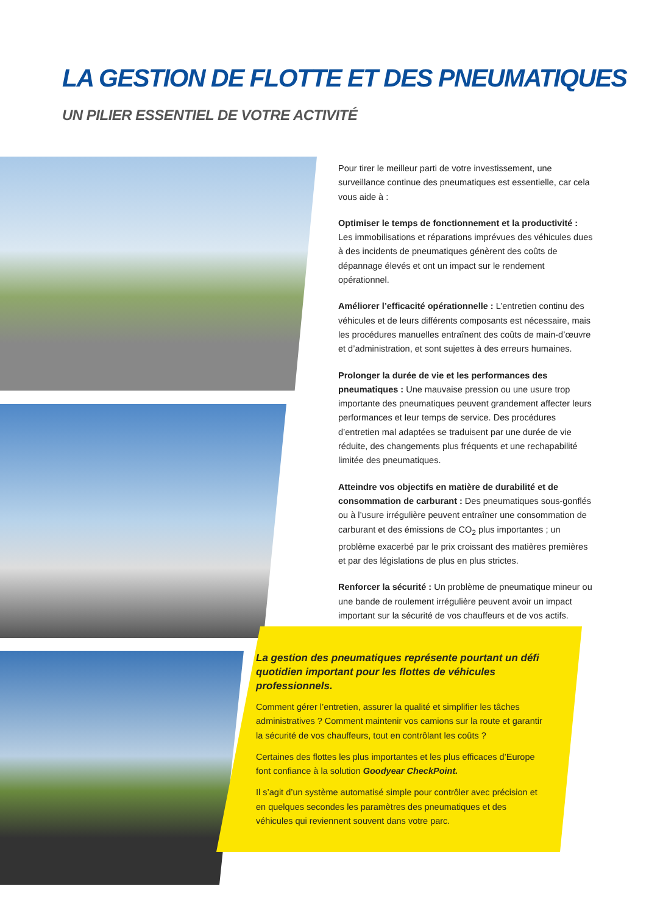LA GESTION DE FLOTTE ET DES PNEUMATIQUES
UN PILIER ESSENTIEL DE VOTRE ACTIVITÉ
Pour tirer le meilleur parti de votre investissement, une surveillance continue des pneumatiques est essentielle, car cela vous aide à :
Optimiser le temps de fonctionnement et la productivité : Les immobilisations et réparations imprévues des véhicules dues à des incidents de pneumatiques génèrent des coûts de dépannage élevés et ont un impact sur le rendement opérationnel.
Améliorer l’efficacité opérationnelle : L’entretien continu des véhicules et de leurs différents composants est nécessaire, mais les procédures manuelles entraînent des coûts de main-d’œuvre et d’administration, et sont sujettes à des erreurs humaines.
Prolonger la durée de vie et les performances des pneumatiques : Une mauvaise pression ou une usure trop importante des pneumatiques peuvent grandement affecter leurs performances et leur temps de service. Des procédures d’entretien mal adaptées se traduisent par une durée de vie réduite, des changements plus fréquents et une rechapabilité limitée des pneumatiques.
Atteindre vos objectifs en matière de durabilité et de consommation de carburant : Des pneumatiques sous-gonflés ou à l’usure irrégulière peuvent entraîner une consommation de carburant et des émissions de CO<sub>2</sub> plus importantes ; un problème exacerbé par le prix croissant des matières premières et par des législations de plus en plus strictes.
Renforcer la sécurité : Un problème de pneumatique mineur ou une bande de roulement irrégulière peuvent avoir un impact important sur la sécurité de vos chauffeurs et de vos actifs.
La gestion des pneumatiques représente pourtant un défi quotidien important pour les flottes de véhicules professionnels.
Comment gérer l’entretien, assurer la qualité et simplifier les tâches administratives ? Comment maintenir vos camions sur la route et garantir la sécurité de vos chauffeurs, tout en contrôlant les coûts ?
Certaines des flottes les plus importantes et les plus efficaces d’Europe font confiance à la solution Goodyear CheckPoint.
Il s’agit d’un système automatisé simple pour contrôler avec précision et en quelques secondes les paramètres des pneumatiques et des véhicules qui reviennent souvent dans votre parc.